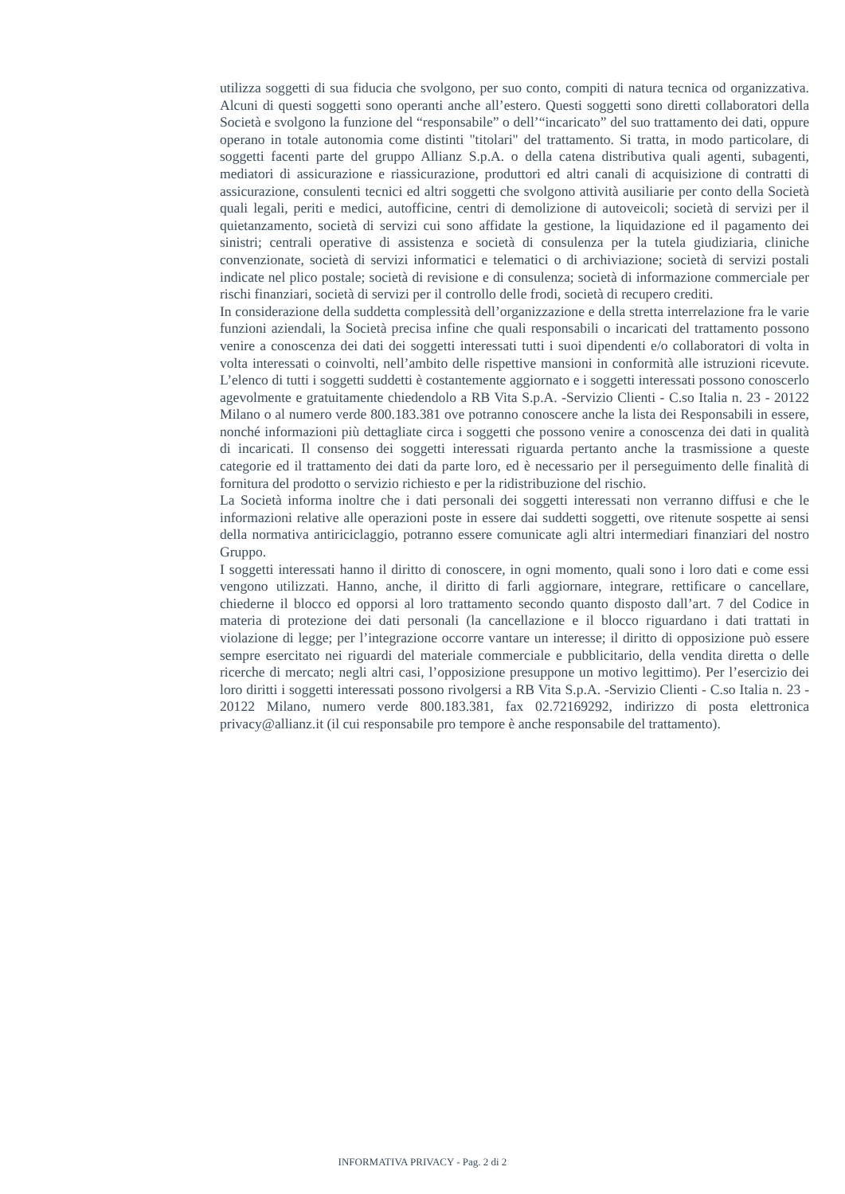utilizza soggetti di sua fiducia che svolgono, per suo conto, compiti di natura tecnica od organizzativa. Alcuni di questi soggetti sono operanti anche all’estero. Questi soggetti sono diretti collaboratori della Società e svolgono la funzione del “responsabile” o dell’“incaricato” del suo trattamento dei dati, oppure operano in totale autonomia come distinti "titolari" del trattamento. Si tratta, in modo particolare, di soggetti facenti parte del gruppo Allianz S.p.A. o della catena distributiva quali agenti, subagenti, mediatori di assicurazione e riassicurazione, produttori ed altri canali di acquisizione di contratti di assicurazione, consulenti tecnici ed altri soggetti che svolgono attività ausiliarie per conto della Società quali legali, periti e medici, autofficine, centri di demolizione di autoveicoli; società di servizi per il quietanzamento, società di servizi cui sono affidate la gestione, la liquidazione ed il pagamento dei sinistri; centrali operative di assistenza e società di consulenza per la tutela giudiziaria, cliniche convenzionate, società di servizi informatici e telematici o di archiviazione; società di servizi postali indicate nel plico postale; società di revisione e di consulenza; società di informazione commerciale per rischi finanziari, società di servizi per il controllo delle frodi, società di recupero crediti.
In considerazione della suddetta complessità dell’organizzazione e della stretta interrelazione fra le varie funzioni aziendali, la Società precisa infine che quali responsabili o incaricati del trattamento possono venire a conoscenza dei dati dei soggetti interessati tutti i suoi dipendenti e/o collaboratori di volta in volta interessati o coinvolti, nell’ambito delle rispettive mansioni in conformità alle istruzioni ricevute. L’elenco di tutti i soggetti suddetti è costantemente aggiornato e i soggetti interessati possono conoscerlo agevolmente e gratuitamente chiedendolo a RB Vita S.p.A. -Servizio Clienti - C.so Italia n. 23 - 20122 Milano o al numero verde 800.183.381 ove potranno conoscere anche la lista dei Responsabili in essere, nonché informazioni più dettagliate circa i soggetti che possono venire a conoscenza dei dati in qualità di incaricati. Il consenso dei soggetti interessati riguarda pertanto anche la trasmissione a queste categorie ed il trattamento dei dati da parte loro, ed è necessario per il perseguimento delle finalità di fornitura del prodotto o servizio richiesto e per la ridistribuzione del rischio.
La Società informa inoltre che i dati personali dei soggetti interessati non verranno diffusi e che le informazioni relative alle operazioni poste in essere dai suddetti soggetti, ove ritenute sospette ai sensi della normativa antiriciclaggio, potranno essere comunicate agli altri intermediari finanziari del nostro Gruppo.
I soggetti interessati hanno il diritto di conoscere, in ogni momento, quali sono i loro dati e come essi vengono utilizzati. Hanno, anche, il diritto di farli aggiornare, integrare, rettificare o cancellare, chiederne il blocco ed opporsi al loro trattamento secondo quanto disposto dall’art. 7 del Codice in materia di protezione dei dati personali (la cancellazione e il blocco riguardano i dati trattati in violazione di legge; per l’integrazione occorre vantare un interesse; il diritto di opposizione può essere sempre esercitato nei riguardi del materiale commerciale e pubblicitario, della vendita diretta o delle ricerche di mercato; negli altri casi, l’opposizione presuppone un motivo legittimo). Per l’esercizio dei loro diritti i soggetti interessati possono rivolgersi a RB Vita S.p.A. -Servizio Clienti - C.so Italia n. 23 - 20122 Milano, numero verde 800.183.381, fax 02.72169292, indirizzo di posta elettronica privacy@allianz.it (il cui responsabile pro tempore è anche responsabile del trattamento).
INFORMATIVA PRIVACY - Pag. 2 di 2